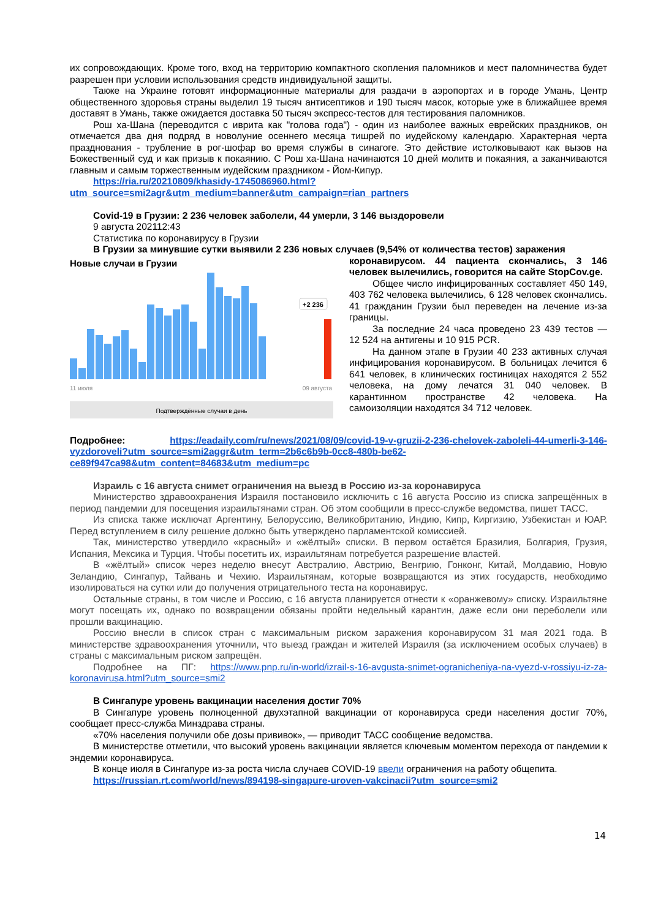их сопровождающих. Кроме того, вход на территорию компактного скопления паломников и мест паломничества будет разрешен при условии использования средств индивидуальной защиты.
Также на Украине готовят информационные материалы для раздачи в аэропортах и в городе Умань, Центр общественного здоровья страны выделил 19 тысяч антисептиков и 190 тысяч масок, которые уже в ближайшее время доставят в Умань, также ожидается доставка 50 тысяч экспресс-тестов для тестирования паломников.
Рош ха-Шана (переводится с иврита как "голова года") - один из наиболее важных еврейских праздников, он отмечается два дня подряд в новолуние осеннего месяца тишрей по иудейскому календарю. Характерная черта празднования - трубление в рог-шофар во время службы в синагоге. Это действие истолковывают как вызов на Божественный суд и как призыв к покаянию. С Рош ха-Шана начинаются 10 дней молитв и покаяния, а заканчиваются главным и самым торжественным иудейским праздником - Йом-Кипур.
https://ria.ru/20210809/khasidy-1745086960.html?utm_source=smi2agr&utm_medium=banner&utm_campaign=rian_partners
Covid-19 в Грузии: 2 236 человек заболели, 44 умерли, 3 146 выздоровели
9 августа 202112:43
Статистика по коронавирусу в Грузии
В Грузии за минувшие сутки выявили 2 236 новых случаев (9,54% от количества тестов) заражения
Новые случаи в Грузии
+2 236
11 июля
09 августа
Подтверждённые случаи в день
коронавирусом. 44 пациента скончались, 3 146 человек вылечились, говорится на сайте StopCov.ge.
Общее число инфицированных составляет 450 149, 403 762 человека вылечились, 6 128 человек скончались. 41 гражданин Грузии был переведен на лечение из-за границы.
За последние 24 часа проведено 23 439 тестов — 12 524 на антигены и 10 915 PCR.
На данном этапе в Грузии 40 233 активных случая инфицирования коронавирусом. В больницах лечится 6 641 человек, в клинических гостиницах находятся 2 552 человека, на дому лечатся 31 040 человек. В карантинном пространстве 42 человека. На самоизоляции находятся 34 712 человек.
Подробнее: https://eadaily.com/ru/news/2021/08/09/covid-19-v-gruzii-2-236-chelovek-zaboleli-44-umerli-3-146-vyzdoroveli?utm_source=smi2aggr&utm_term=2b6c6b9b-0cc8-480b-be62-ce89f947ca98&utm_content=84683&utm_medium=pc
Израиль с 16 августа снимет ограничения на выезд в Россию из-за коронавируса
Министерство здравоохранения Израиля постановило исключить с 16 августа Россию из списка запрещённых в период пандемии для посещения израильтянами стран. Об этом сообщили в пресс-службе ведомства, пишет ТАСС.
Из списка также исключат Аргентину, Белоруссию, Великобританию, Индию, Кипр, Киргизию, Узбекистан и ЮАР. Перед вступлением в силу решение должно быть утверждено парламентской комиссией.
Так, министерство утвердило «красный» и «жёлтый» списки. В первом остаётся Бразилия, Болгария, Грузия, Испания, Мексика и Турция. Чтобы посетить их, израильтянам потребуется разрешение властей.
В «жёлтый» список через неделю внесут Австралию, Австрию, Венгрию, Гонконг, Китай, Молдавию, Новую Зеландию, Сингапур, Тайвань и Чехию. Израильтянам, которые возвращаются из этих государств, необходимо изолироваться на сутки или до получения отрицательного теста на коронавирус.
Остальные страны, в том числе и Россию, с 16 августа планируется отнести к «оранжевому» списку. Израильтяне могут посещать их, однако по возвращении обязаны пройти недельный карантин, даже если они переболели или прошли вакцинацию.
Россию внесли в список стран с максимальным риском заражения коронавирусом 31 мая 2021 года. В министерстве здравоохранения уточнили, что выезд граждан и жителей Израиля (за исключением особых случаев) в страны с максимальным риском запрещён.
Подробнее на ПГ: https://www.pnp.ru/in-world/izrail-s-16-avgusta-snimet-ogranicheniya-na-vyezd-v-rossiyu-iz-za-koronavirusa.html?utm_source=smi2
В Сингапуре уровень вакцинации населения достиг 70%
В Сингапуре уровень полноценной двухэтапной вакцинации от коронавируса среди населения достиг 70%, сообщает пресс-служба Минздрава страны.
«70% населения получили обе дозы прививок», — приводит ТАСС сообщение ведомства.
В министерстве отметили, что высокий уровень вакцинации является ключевым моментом перехода от пандемии к эндемии коронавируса.
В конце июля в Сингапуре из-за роста числа случаев COVID-19 ввели ограничения на работу общепита.
https://russian.rt.com/world/news/894198-singapure-uroven-vakcinacii?utm_source=smi2
14